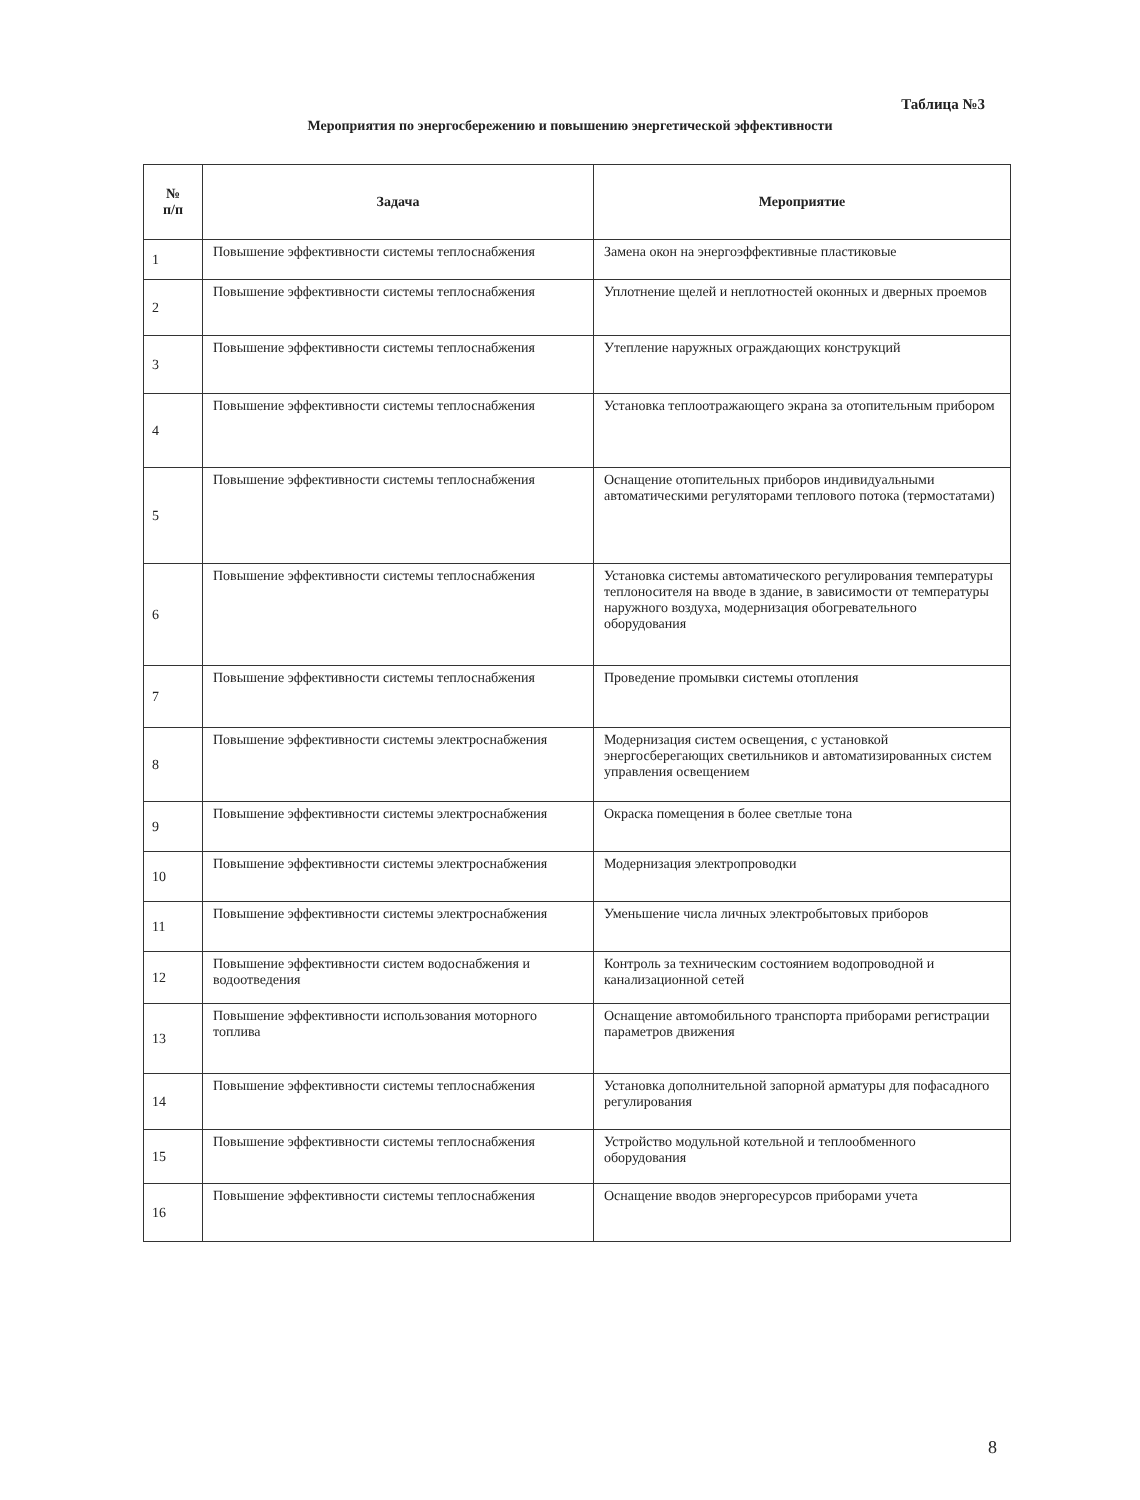Таблица №3
Мероприятия по энергосбережению и повышению энергетической эффективности
| № п/п | Задача | Мероприятие |
| --- | --- | --- |
| 1 | Повышение эффективности системы теплоснабжения | Замена окон на энергоэффективные пластиковые |
| 2 | Повышение эффективности системы теплоснабжения | Уплотнение щелей и неплотностей оконных и дверных проемов |
| 3 | Повышение эффективности системы теплоснабжения | Утепление наружных ограждающих конструкций |
| 4 | Повышение эффективности системы теплоснабжения | Установка теплоотражающего экрана за отопительным прибором |
| 5 | Повышение эффективности системы теплоснабжения | Оснащение отопительных приборов индивидуальными автоматическими регуляторами теплового потока (термостатами) |
| 6 | Повышение эффективности системы теплоснабжения | Установка системы автоматического регулирования температуры теплоносителя на вводе в здание, в зависимости от температуры наружного воздуха, модернизация обогревательного оборудования |
| 7 | Повышение эффективности системы теплоснабжения | Проведение промывки системы отопления |
| 8 | Повышение эффективности системы электроснабжения | Модернизация систем освещения, с установкой энергосберегающих светильников и автоматизированных систем управления освещением |
| 9 | Повышение эффективности системы электроснабжения | Окраска помещения в более светлые тона |
| 10 | Повышение эффективности системы электроснабжения | Модернизация электропроводки |
| 11 | Повышение эффективности системы электроснабжения | Уменьшение числа личных электробытовых приборов |
| 12 | Повышение эффективности систем водоснабжения и водоотведения | Контроль за техническим состоянием водопроводной и канализационной сетей |
| 13 | Повышение эффективности использования моторного топлива | Оснащение автомобильного транспорта приборами регистрации параметров движения |
| 14 | Повышение эффективности системы теплоснабжения | Установка дополнительной запорной арматуры для пофасадного регулирования |
| 15 | Повышение эффективности системы теплоснабжения | Устройство модульной котельной и теплообменного оборудования |
| 16 | Повышение эффективности системы теплоснабжения | Оснащение вводов энергоресурсов приборами учета |
8